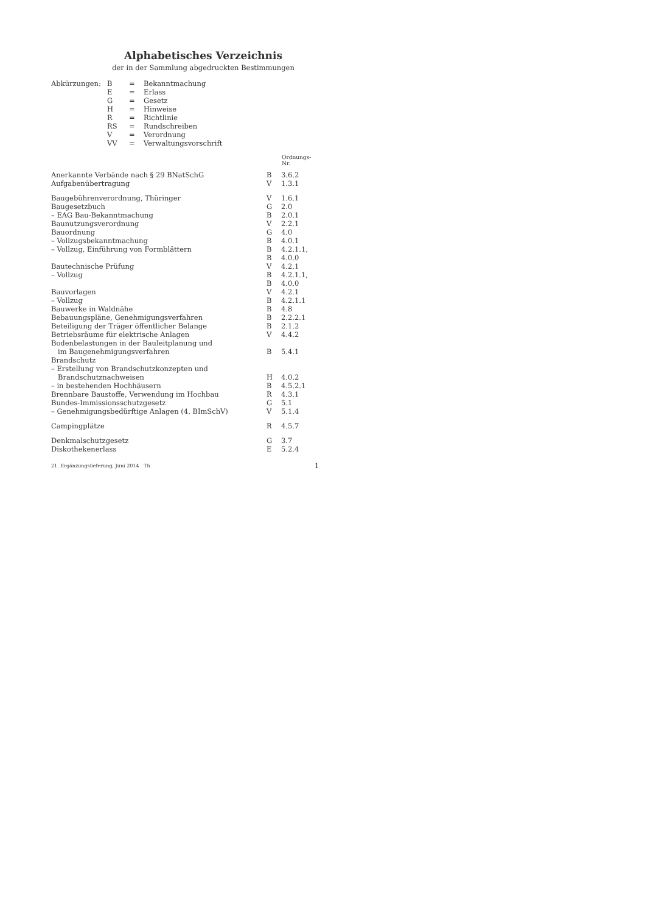Alphabetisches Verzeichnis
der in der Sammlung abgedruckten Bestimmungen
| Abkürzungen: | B | = | Bekanntmachung |
| | E | = | Erlass |
| | G | = | Gesetz |
| | H | = | Hinweise |
| | R | = | Richtlinie |
| | RS | = | Rundschreiben |
| | V | = | Verordnung |
| | VV | = | Verwaltungsvorschrift |
| | | Ordnungs- Nr. |
| --- | --- | --- |
| Anerkannte Verbände nach § 29 BNatSchG | B | 3.6.2 |
| Aufgabenübertragung | V | 1.3.1 |
| Baugebührenverordnung, Thüringer | V | 1.6.1 |
| Baugesetzbuch | G | 2.0 |
| – EAG Bau-Bekanntmachung | B | 2.0.1 |
| Baunutzungsverordnung | V | 2.2.1 |
| Bauordnung | G | 4.0 |
| – Vollzugsbekanntmachung | B | 4.0.1 |
| – Vollzug, Einführung von Formblättern | B | 4.2.1.1, |
| | B | 4.0.0 |
| Bautechnische Prüfung | V | 4.2.1 |
| – Vollzug | B | 4.2.1.1, |
| | B | 4.0.0 |
| Bauvorlagen | V | 4.2.1 |
| – Vollzug | B | 4.2.1.1 |
| Bauwerke in Waldnähe | B | 4.8 |
| Bebauungspläne, Genehmigungsverfahren | B | 2.2.2.1 |
| Beteiligung der Träger öffentlicher Belange | B | 2.1.2 |
| Betriebsräume für elektrische Anlagen | V | 4.4.2 |
| Bodenbelastungen in der Bauleitplanung und im Baugenehmigungsverfahren | B | 5.4.1 |
| Brandschutz | | |
| – Erstellung von Brandschutzkonzepten und Brandschutznachweisen | H | 4.0.2 |
| – in bestehenden Hochhäusern | B | 4.5.2.1 |
| Brennbare Baustoffe, Verwendung im Hochbau | R | 4.3.1 |
| Bundes-Immissionsschutzgesetz | G | 5.1 |
| – Genehmigungsbedürftige Anlagen (4. BImSchV) | V | 5.1.4 |
| Campingplätze | R | 4.5.7 |
| Denkmalschutzgesetz | G | 3.7 |
| Diskothekenerlass | E | 5.2.4 |
21. Ergänzungslieferung, Juni 2014 Th 1